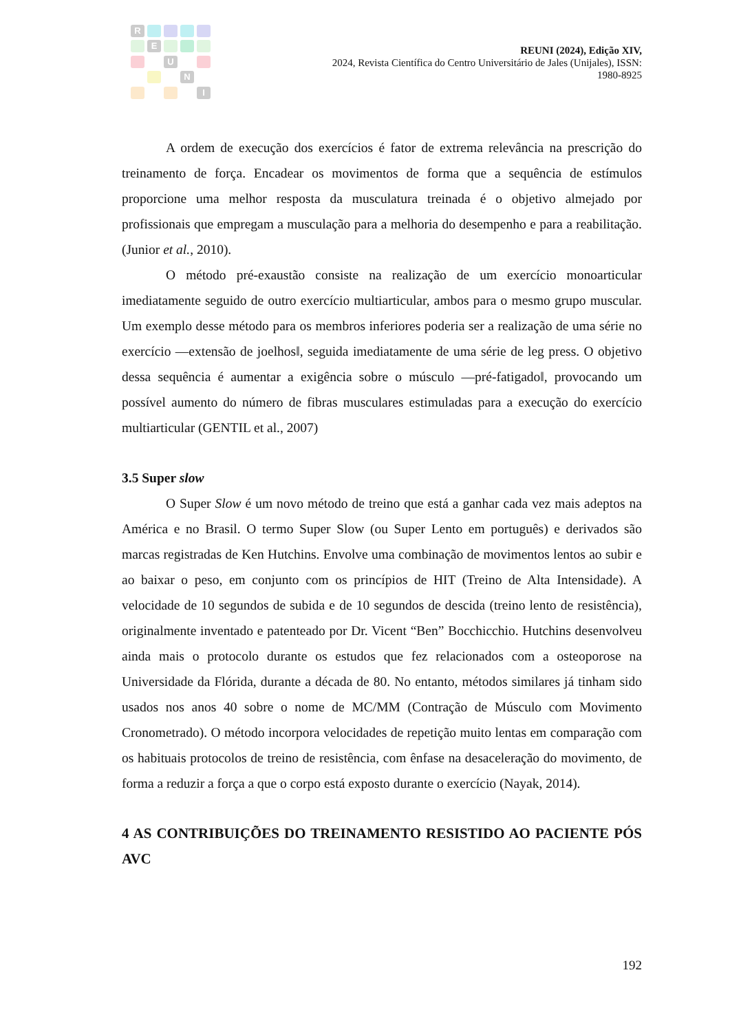R
E
U
N
I
REUNI (2024), Edição XIV,
2024, Revista Científica do Centro Universitário de Jales (Unijales), ISSN:
1980-8925
A ordem de execução dos exercícios é fator de extrema relevância na prescrição do treinamento de força. Encadear os movimentos de forma que a sequência de estímulos proporcione uma melhor resposta da musculatura treinada é o objetivo almejado por profissionais que empregam a musculação para a melhoria do desempenho e para a reabilitação. (Junior et al., 2010).
O método pré-exaustão consiste na realização de um exercício monoarticular imediatamente seguido de outro exercício multiarticular, ambos para o mesmo grupo muscular. Um exemplo desse método para os membros inferiores poderia ser a realização de uma série no exercício ―extensão de joelhos‖, seguida imediatamente de uma série de leg press. O objetivo dessa sequência é aumentar a exigência sobre o músculo ―pré-fatigado‖, provocando um possível aumento do número de fibras musculares estimuladas para a execução do exercício multiarticular (GENTIL et al., 2007)
3.5 Super slow
O Super Slow é um novo método de treino que está a ganhar cada vez mais adeptos na América e no Brasil. O termo Super Slow (ou Super Lento em português) e derivados são marcas registradas de Ken Hutchins. Envolve uma combinação de movimentos lentos ao subir e ao baixar o peso, em conjunto com os princípios de HIT (Treino de Alta Intensidade). A velocidade de 10 segundos de subida e de 10 segundos de descida (treino lento de resistência), originalmente inventado e patenteado por Dr. Vicent “Ben” Bocchicchio. Hutchins desenvolveu ainda mais o protocolo durante os estudos que fez relacionados com a osteoporose na Universidade da Flórida, durante a década de 80. No entanto, métodos similares já tinham sido usados nos anos 40 sobre o nome de MC/MM (Contração de Músculo com Movimento Cronometrado). O método incorpora velocidades de repetição muito lentas em comparação com os habituais protocolos de treino de resistência, com ênfase na desaceleração do movimento, de forma a reduzir a força a que o corpo está exposto durante o exercício (Nayak, 2014).
4 AS CONTRIBUIÇÕES DO TREINAMENTO RESISTIDO AO PACIENTE PÓS AVC
192